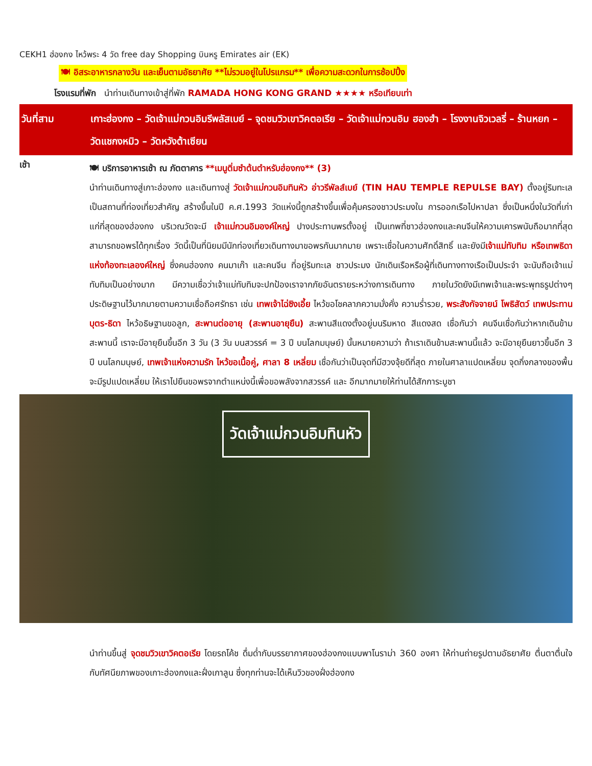CEKH1 ฮ่องกง ไหว้พระ 4 วัด free day Shopping บินหรู Emirates air (EK)
🍽 อิสระอาหารกลางวัน และเย็นตามอัธยาศัย **ไม่รวมอยู่ในโปรแกรม** เพื่อความสะดวกในการช้อปปิ้ง
โรงแรมที่พัก นำท่านเดินทางเข้าสู่ที่พัก RAMADA HONG KONG GRAND ★★★★ หรือเทียบเท่า
วันที่สาม เกาะฮ่องกง – วัดเจ้าแม่กวนอิมรีพลัสเบย์ – จุดชมวิวเขาวิคตอเรีย – วัดเจ้าแม่กวนอิม ฮองฮำ – โรงงานจิวเวลรี่ – ร้านหยก – วัดแชกงหมิว – วัดหวังต้าเซียน
เช้า
🍽 บริการอาหารเช้า ณ ภัตตาคาร **เมนูติ่มซำต้นตำหรับฮ่องกง** (3)
นำท่านเดินทางสู่เกาะฮ่องกง และเดินทางสู่ วัดเจ้าแม่กวนอิมทินหัว อ่าวรีพัลส์เบย์ (TIN HAU TEMPLE REPULSE BAY) ตั้งอยู่ริมทะเล เป็นสถานที่ท่องเที่ยวสำคัญ สร้างขึ้นในปี ค.ศ.1993 วัดแห่งนี้ถูกสร้างขึ้นเพื่อคุ้มครองชาวประมงใน การออกเรือไปหาปลา ซึ่งเป็นหนึ่งในวัดที่เก่าแก่ที่สุดของฮ่องกง บริเวณวัดจะมี เจ้าแม่กวนอิมองค์ใหญ่ ปางประทานพรตั้งอยู่ เป็นเทพที่ชาวฮ่องกงและคนจีนให้ความเคารพนับถือมากที่สุด สามารถขอพรได้ทุกเรื่อง วัดนี้เป็นที่นิยมมีนักท่องเที่ยวเดินทางมาขอพรกันมากมาย เพราะเชื่อในความศักดิ์สิทธิ์ และยังมีเจ้าแม่ทับทิม หรือเทพธิดาแห่งท้องทะเลองค์ใหญ่ ซึ่งคนฮ่องกง คนมาเก๊า และคนจีน ที่อยู่ริมทะเล ชาวประมง นักเดินเรือหรือผู้ที่เดินทางทางเรือเป็นประจำ จะนับถือเจ้าแม่ทับทิมเป็นอย่างมาก มีความเชื่อว่าเจ้าแม่ทับทิมจะปกป้องเราจากภัยอันตรายระหว่างการเดินทาง ภายในวัดยังมีเทพเจ้าและพระพุทธรูปต่างๆ ประดิษฐานไว้มากมายตามความเชื่อถือศรัทธา เช่น เทพเจ้าไฉ่ซิงเอี้ย ไหว้ขอโชคลาภความมั่งคั่ง ความร่ำรวย, พระสังกัจจายน์ โพธิสัตว์ เทพประทาน บุตร-ธิดา ไหว้อธิษฐานขอลูก, สะพานต่ออายุ (สะพานอายุยืน) สะพานสีแดงตั้งอยู่บนริมหาด สีแดงสด เชื่อกันว่า คนจีนเชื่อกันว่าหากเดินข้ามสะพานนี้ เราจะมีอายุยืนขึ้นอีก 3 วัน (3 วัน บนสวรรค์ = 3 ปี บนโลกมนุษย์) นั้นหมายความว่า ถ้าเราเดินข้ามสะพานนี้แล้ว จะมีอายุยืนยาวขึ้นอีก 3 ปี บนโลกมนุษย์, เทพเจ้าแห่งความรัก ไหว้ขอเนื้อคู่, ศาลา 8 เหลี่ยม เชื่อกันว่าเป็นจุดที่มีฮวงจุ้ยดีที่สุด ภายในศาลาแปดเหลี่ยม จุดกึ่งกลางของพื้นจะมีรูปแปดเหลี่ยม ให้เราไปยืนขอพรจากตำแหน่งนี้เพื่อขอพลังจากสวรรค์ และ อีกมากมายให้ท่านได้สักการะบูชา
วัดเจ้าแม่กวนอิมทินหัว
นำท่านขึ้นสู่ จุดชมวิวเขาวิคตอเรีย โดยรถโค้ช ดื่มด่ำกับบรรยากาศของฮ่องกงแบบพาโนราม่า 360 องศา ให้ท่านถ่ายรูปตามอัธยาศัย ตื่นตาตื่นใจกับทัศนียภาพของเกาะฮ่องกงและฝั่งเกาลูน ซึ่งทุกท่านจะได้เห็นวิวของฝั่งฮ่องกง